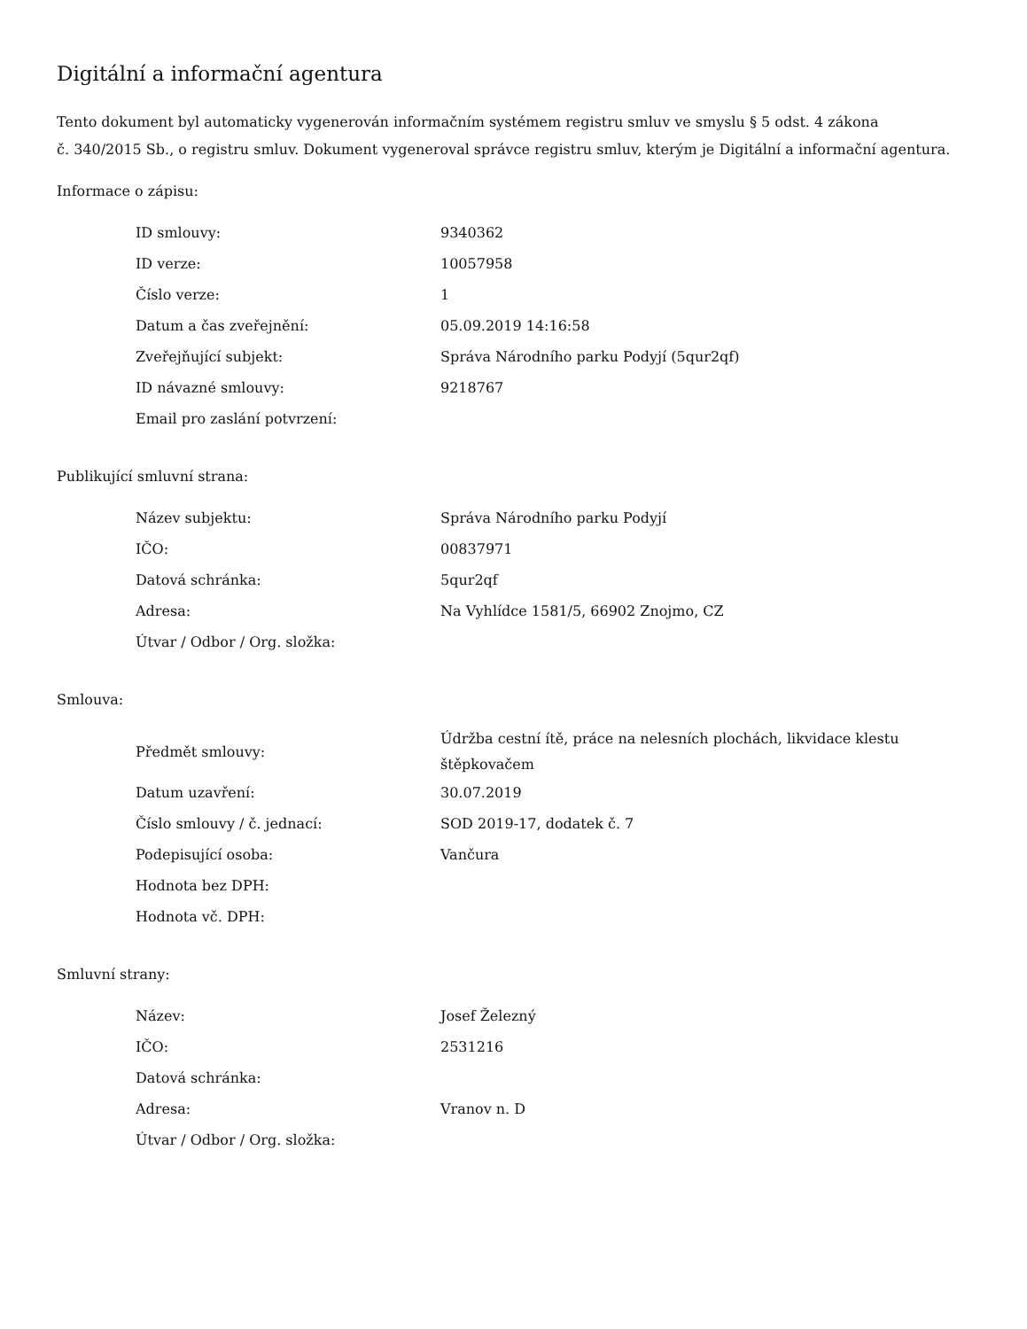Digitální a informační agentura
Tento dokument byl automaticky vygenerován informačním systémem registru smluv ve smyslu § 5 odst. 4 zákona
č. 340/2015 Sb., o registru smluv. Dokument vygeneroval správce registru smluv, kterým je Digitální a informační agentura.
Informace o zápisu:
| ID smlouvy: | 9340362 |
| ID verze: | 10057958 |
| Číslo verze: | 1 |
| Datum a čas zveřejnění: | 05.09.2019 14:16:58 |
| Zveřejňující subjekt: | Správa Národního parku Podyjí (5qur2qf) |
| ID návazné smlouvy: | 9218767 |
| Email pro zaslání potvrzení: | |
Publikující smluvní strana:
| Název subjektu: | Správa Národního parku Podyjí |
| IČO: | 00837971 |
| Datová schránka: | 5qur2qf |
| Adresa: | Na Vyhlídce 1581/5, 66902 Znojmo, CZ |
| Útvar / Odbor / Org. složka: | |
Smlouva:
| Předmět smlouvy: | Údržba cestní ítě, práce na nelesních plochách, likvidace klestu štěpkovačem |
| Datum uzavření: | 30.07.2019 |
| Číslo smlouvy / č. jednací: | SOD 2019-17, dodatek č. 7 |
| Podepisující osoba: | Vančura |
| Hodnota bez DPH: | |
| Hodnota vč. DPH: | |
Smluvní strany:
| Název: | Josef Železný |
| IČO: | 2531216 |
| Datová schránka: | |
| Adresa: | Vranov n. D |
| Útvar / Odbor / Org. složka: | |